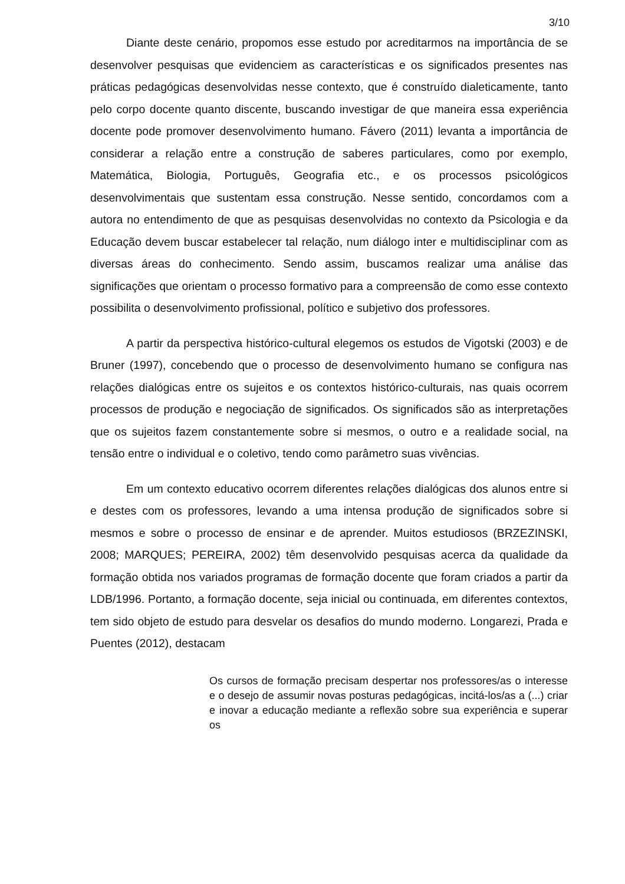3/10
Diante deste cenário, propomos esse estudo por acreditarmos na importância de se desenvolver pesquisas que evidenciem as características e os significados presentes nas práticas pedagógicas desenvolvidas nesse contexto, que é construído dialeticamente, tanto pelo corpo docente quanto discente, buscando investigar de que maneira essa experiência docente pode promover desenvolvimento humano. Fávero (2011) levanta a importância de considerar a relação entre a construção de saberes particulares, como por exemplo, Matemática, Biologia, Português, Geografia etc., e os processos psicológicos desenvolvimentais que sustentam essa construção. Nesse sentido, concordamos com a autora no entendimento de que as pesquisas desenvolvidas no contexto da Psicologia e da Educação devem buscar estabelecer tal relação, num diálogo inter e multidisciplinar com as diversas áreas do conhecimento. Sendo assim, buscamos realizar uma análise das significações que orientam o processo formativo para a compreensão de como esse contexto possibilita o desenvolvimento profissional, político e subjetivo dos professores.
A partir da perspectiva histórico-cultural elegemos os estudos de Vigotski (2003) e de Bruner (1997), concebendo que o processo de desenvolvimento humano se configura nas relações dialógicas entre os sujeitos e os contextos histórico-culturais, nas quais ocorrem processos de produção e negociação de significados. Os significados são as interpretações que os sujeitos fazem constantemente sobre si mesmos, o outro e a realidade social, na tensão entre o individual e o coletivo, tendo como parâmetro suas vivências.
Em um contexto educativo ocorrem diferentes relações dialógicas dos alunos entre si e destes com os professores, levando a uma intensa produção de significados sobre si mesmos e sobre o processo de ensinar e de aprender. Muitos estudiosos (BRZEZINSKI, 2008; MARQUES; PEREIRA, 2002) têm desenvolvido pesquisas acerca da qualidade da formação obtida nos variados programas de formação docente que foram criados a partir da LDB/1996. Portanto, a formação docente, seja inicial ou continuada, em diferentes contextos, tem sido objeto de estudo para desvelar os desafios do mundo moderno. Longarezi, Prada e Puentes (2012), destacam
Os cursos de formação precisam despertar nos professores/as o interesse e o desejo de assumir novas posturas pedagógicas, incitá-los/as a (...) criar e inovar a educação mediante a reflexão sobre sua experiência e superar os